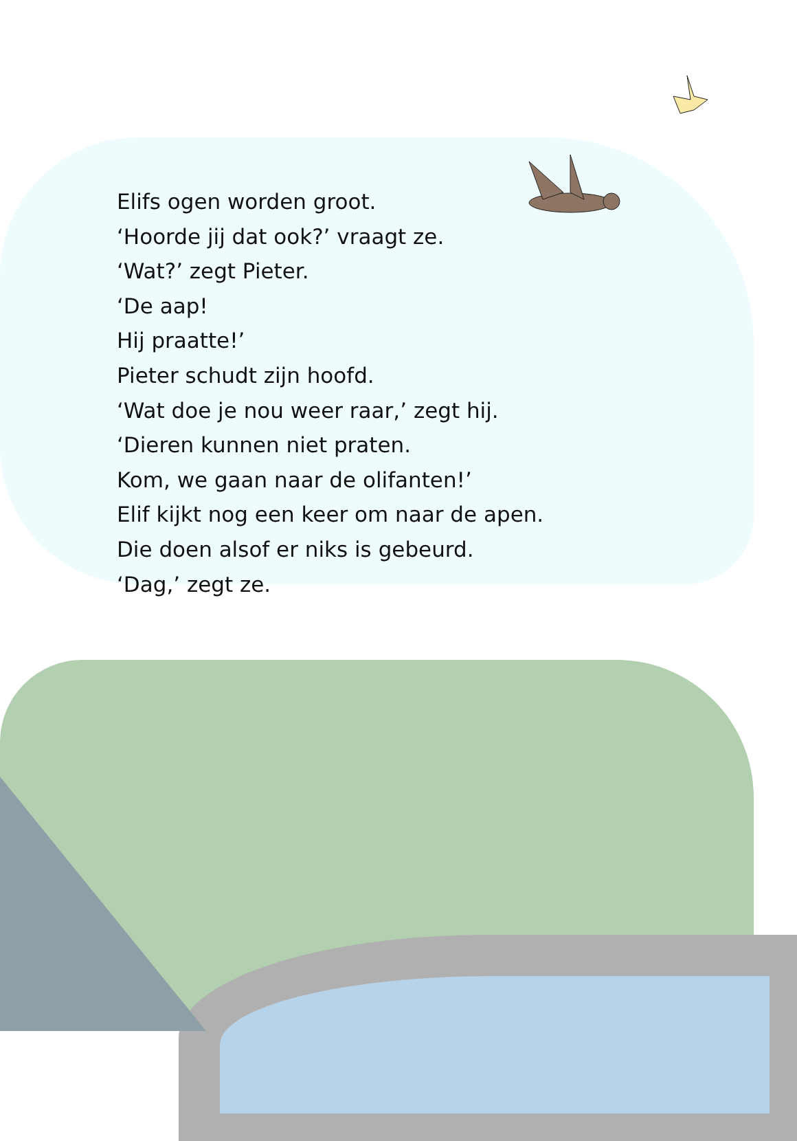Elifs ogen worden groot.
‘Hoorde jij dat ook?’ vraagt ze.
‘Wat?’ zegt Pieter.
‘De aap!
Hij praatte!’
Pieter schudt zijn hoofd.
‘Wat doe je nou weer raar,’ zegt hij.
‘Dieren kunnen niet praten.
Kom, we gaan naar de olifanten!’
Elif kijkt nog een keer om naar de apen.
Die doen alsof er niks is gebeurd.
‘Dag,’ zegt ze.